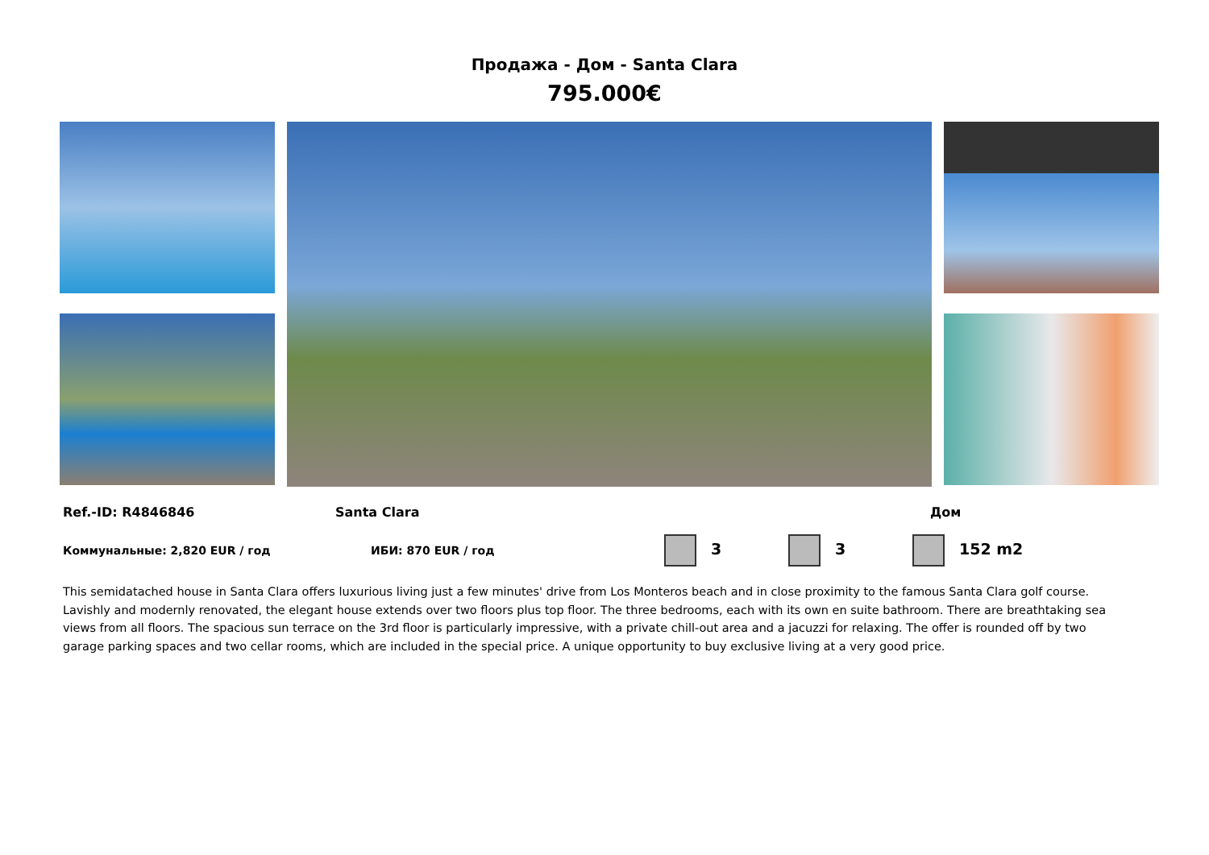Продажа - Дом - Santa Clara
795.000€
Ref.-ID: R4846846 Santa Clara Дом
Коммунальные: 2,820 EUR / год ИБИ: 870 EUR / год 3 3 152 m2
This semidatached house in Santa Clara offers luxurious living just a few minutes' drive from Los Monteros beach and in close proximity to the famous Santa Clara golf course. Lavishly and modernly renovated, the elegant house extends over two floors plus top floor. The three bedrooms, each with its own en suite bathroom. There are breathtaking sea views from all floors. The spacious sun terrace on the 3rd floor is particularly impressive, with a private chill-out area and a jacuzzi for relaxing. The offer is rounded off by two garage parking spaces and two cellar rooms, which are included in the special price. A unique opportunity to buy exclusive living at a very good price.